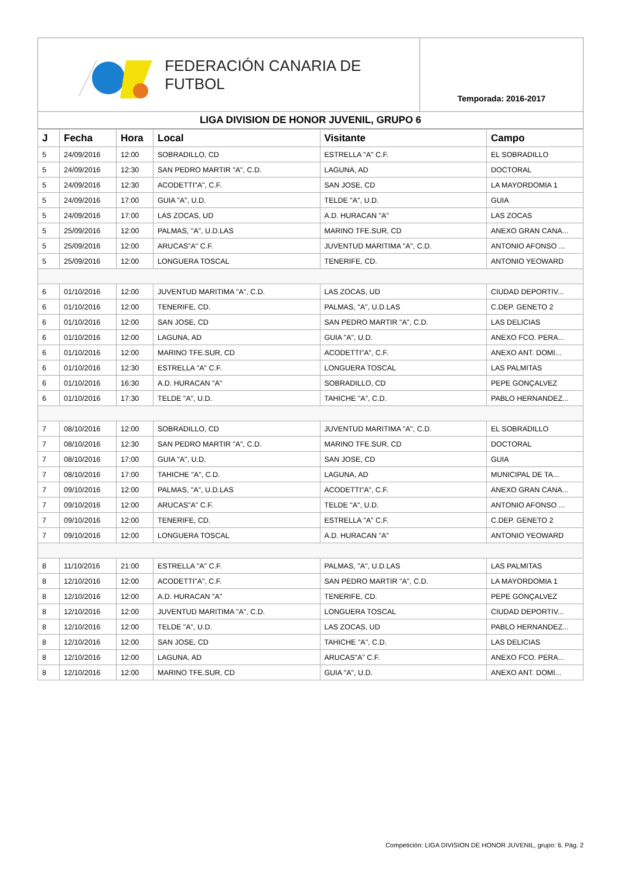FEDERACIÓN CANARIA DE FUTBOL
Temporada: 2016-2017
LIGA DIVISION DE HONOR JUVENIL, GRUPO 6
| J | Fecha | Hora | Local | Visitante | Campo |
| --- | --- | --- | --- | --- | --- |
| 5 | 24/09/2016 | 12:00 | SOBRADILLO, CD | ESTRELLA "A" C.F. | EL SOBRADILLO |
| 5 | 24/09/2016 | 12:30 | SAN PEDRO MARTIR "A", C.D. | LAGUNA, AD | DOCTORAL |
| 5 | 24/09/2016 | 12:30 | ACODETTI"A", C.F. | SAN JOSE, CD | LA MAYORDOMIA 1 |
| 5 | 24/09/2016 | 17:00 | GUIA "A", U.D. | TELDE "A", U.D. | GUIA |
| 5 | 24/09/2016 | 17:00 | LAS ZOCAS, UD | A.D. HURACAN "A" | LAS ZOCAS |
| 5 | 25/09/2016 | 12:00 | PALMAS, "A", U.D.LAS | MARINO TFE.SUR, CD | ANEXO GRAN CANA... |
| 5 | 25/09/2016 | 12:00 | ARUCAS"A" C.F. | JUVENTUD MARITIMA "A", C.D. | ANTONIO AFONSO ... |
| 5 | 25/09/2016 | 12:00 | LONGUERA TOSCAL | TENERIFE, CD. | ANTONIO YEOWARD |
| 6 | 01/10/2016 | 12:00 | JUVENTUD MARITIMA "A", C.D. | LAS ZOCAS, UD | CIUDAD DEPORTIV... |
| 6 | 01/10/2016 | 12:00 | TENERIFE, CD. | PALMAS, "A", U.D.LAS | C.DEP. GENETO 2 |
| 6 | 01/10/2016 | 12:00 | SAN JOSE, CD | SAN PEDRO MARTIR "A", C.D. | LAS DELICIAS |
| 6 | 01/10/2016 | 12:00 | LAGUNA, AD | GUIA "A", U.D. | ANEXO FCO. PERA... |
| 6 | 01/10/2016 | 12:00 | MARINO TFE.SUR, CD | ACODETTI"A", C.F. | ANEXO ANT. DOMI... |
| 6 | 01/10/2016 | 12:30 | ESTRELLA "A" C.F. | LONGUERA TOSCAL | LAS PALMITAS |
| 6 | 01/10/2016 | 16:30 | A.D. HURACAN "A" | SOBRADILLO, CD | PEPE GONÇALVEZ |
| 6 | 01/10/2016 | 17:30 | TELDE "A", U.D. | TAHICHE "A", C.D. | PABLO HERNANDEZ... |
| 7 | 08/10/2016 | 12:00 | SOBRADILLO, CD | JUVENTUD MARITIMA "A", C.D. | EL SOBRADILLO |
| 7 | 08/10/2016 | 12:30 | SAN PEDRO MARTIR "A", C.D. | MARINO TFE.SUR, CD | DOCTORAL |
| 7 | 08/10/2016 | 17:00 | GUIA "A", U.D. | SAN JOSE, CD | GUIA |
| 7 | 08/10/2016 | 17:00 | TAHICHE "A", C.D. | LAGUNA, AD | MUNICIPAL DE TA... |
| 7 | 09/10/2016 | 12:00 | PALMAS, "A", U.D.LAS | ACODETTI"A", C.F. | ANEXO GRAN CANA... |
| 7 | 09/10/2016 | 12:00 | ARUCAS"A" C.F. | TELDE "A", U.D. | ANTONIO AFONSO ... |
| 7 | 09/10/2016 | 12:00 | TENERIFE, CD. | ESTRELLA "A" C.F. | C.DEP. GENETO 2 |
| 7 | 09/10/2016 | 12:00 | LONGUERA TOSCAL | A.D. HURACAN "A" | ANTONIO YEOWARD |
| 8 | 11/10/2016 | 21:00 | ESTRELLA "A" C.F. | PALMAS, "A", U.D.LAS | LAS PALMITAS |
| 8 | 12/10/2016 | 12:00 | ACODETTI"A", C.F. | SAN PEDRO MARTIR "A", C.D. | LA MAYORDOMIA 1 |
| 8 | 12/10/2016 | 12:00 | A.D. HURACAN "A" | TENERIFE, CD. | PEPE GONÇALVEZ |
| 8 | 12/10/2016 | 12:00 | JUVENTUD MARITIMA "A", C.D. | LONGUERA TOSCAL | CIUDAD DEPORTIV... |
| 8 | 12/10/2016 | 12:00 | TELDE "A", U.D. | LAS ZOCAS, UD | PABLO HERNANDEZ... |
| 8 | 12/10/2016 | 12:00 | SAN JOSE, CD | TAHICHE "A", C.D. | LAS DELICIAS |
| 8 | 12/10/2016 | 12:00 | LAGUNA, AD | ARUCAS"A" C.F. | ANEXO FCO. PERA... |
| 8 | 12/10/2016 | 12:00 | MARINO TFE.SUR, CD | GUIA "A", U.D. | ANEXO ANT. DOMI... |
Competición: LIGA DIVISION DE HONOR JUVENIL, grupo: 6. Pág. 2